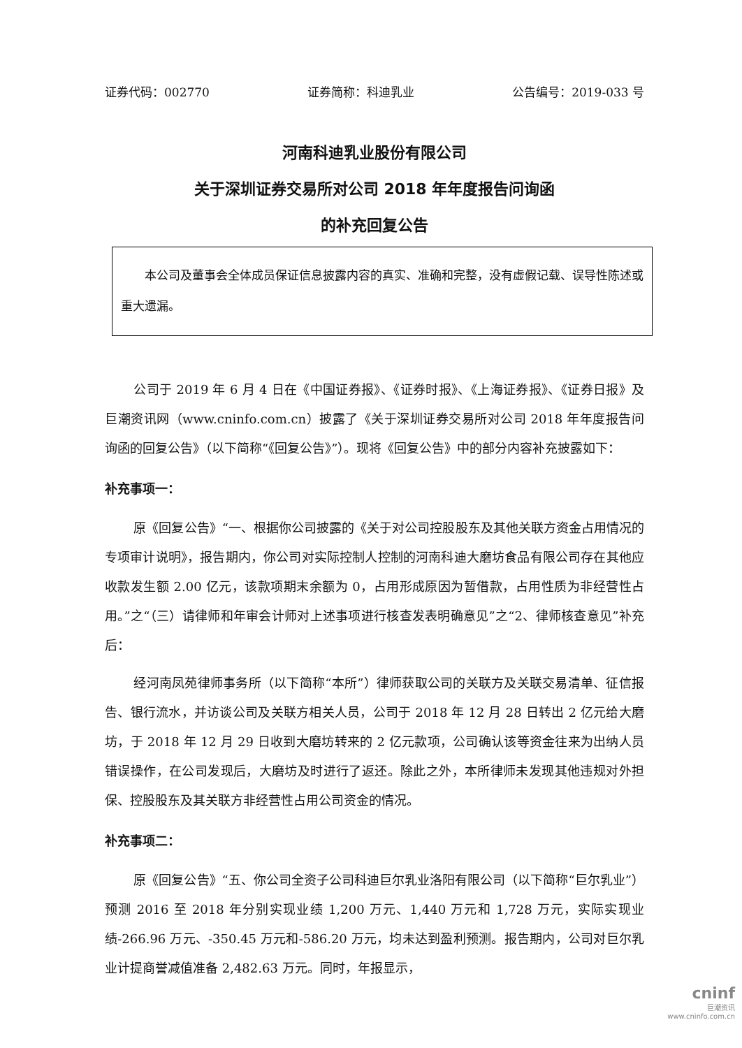证券代码：002770 证券简称：科迪乳业 公告编号：2019-033 号
河南科迪乳业股份有限公司
关于深圳证券交易所对公司 2018 年年度报告问询函
的补充回复公告
本公司及董事会全体成员保证信息披露内容的真实、准确和完整，没有虚假记载、误导性陈述或重大遗漏。
公司于 2019 年 6 月 4 日在《中国证券报》、《证券时报》、《上海证券报》、《证券日报》及巨潮资讯网（www.cninfo.com.cn）披露了《关于深圳证券交易所对公司 2018 年年度报告问询函的回复公告》（以下简称“《回复公告》”）。现将《回复公告》中的部分内容补充披露如下：
补充事项一：
原《回复公告》“一、根据你公司披露的《关于对公司控股股东及其他关联方资金占用情况的专项审计说明》，报告期内，你公司对实际控制人控制的河南科迪大磨坊食品有限公司存在其他应收款发生额 2.00 亿元，该款项期末余额为 0，占用形成原因为暂借款，占用性质为非经营性占用。”之“（三）请律师和年审会计师对上述事项进行核查发表明确意见”之“2、律师核查意见”补充后：
经河南凤苑律师事务所（以下简称“本所”）律师获取公司的关联方及关联交易清单、征信报告、银行流水，并访谈公司及关联方相关人员，公司于 2018 年 12 月 28 日转出 2 亿元给大磨坊，于 2018 年 12 月 29 日收到大磨坊转来的 2 亿元款项，公司确认该等资金往来为出纳人员错误操作，在公司发现后，大磨坊及时进行了返还。除此之外，本所律师未发现其他违规对外担保、控股股东及其关联方非经营性占用公司资金的情况。
补充事项二：
原《回复公告》“五、你公司全资子公司科迪巨尔乳业洛阳有限公司（以下简称“巨尔乳业”）预测 2016 至 2018 年分别实现业绩 1,200 万元、1,440 万元和 1,728 万元，实际实现业绩-266.96 万元、-350.45 万元和-586.20 万元，均未达到盈利预测。报告期内，公司对巨尔乳业计提商誉减值准备 2,482.63 万元。同时，年报显示，
cninf
巨潮资讯
www.cninfo.com.cn